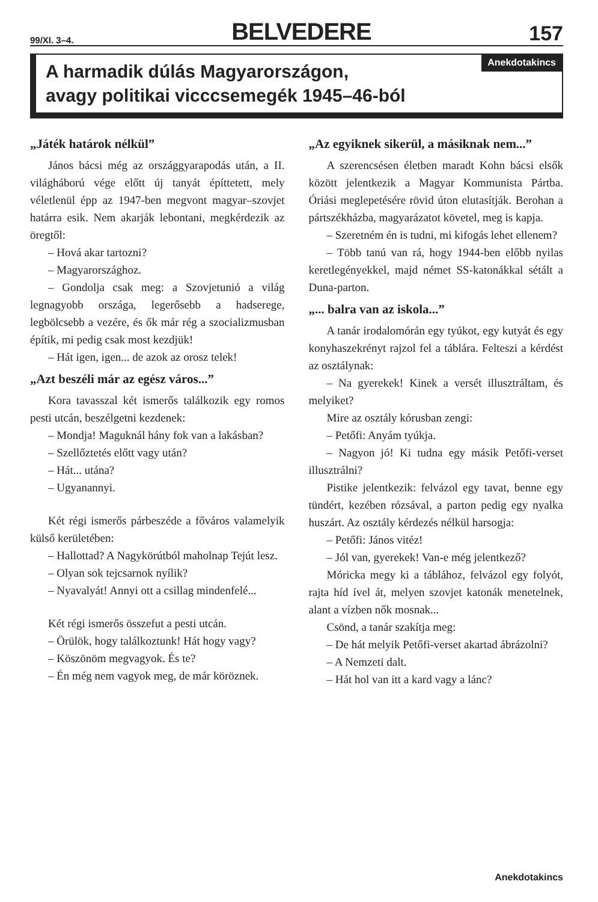99/XI. 3–4. BELVEDERE 157
Anekdotakincs
A harmadik dúlás Magyarországon,
avagy politikai vicccsemegék 1945–46-ból
„Játék határok nélkül”
János bácsi még az országgyarapodás után, a II. világháború vége előtt új tanyát építtetett, mely véletlenül épp az 1947-ben megvont magyar–szovjet határra esik. Nem akarják lebontani, megkérdezik az öregtől:
– Hová akar tartozni?
– Magyarországhoz.
– Gondolja csak meg: a Szovjetunió a világ legnagyobb országa, legerősebb a hadserege, legbölcsebb a vezére, és ők már rég a szocializmusban építik, mi pedig csak most kezdjük!
– Hát igen, igen... de azok az orosz telek!
„Azt beszéli már az egész város...”
Kora tavasszal két ismerős találkozik egy romos pesti utcán, beszélgetni kezdenek:
– Mondja! Maguknál hány fok van a lakásban?
– Szellőztetés előtt vagy után?
– Hát... utána?
– Ugyanannyi.
Két régi ismerős párbeszéde a főváros valamelyik külső kerületében:
– Hallottad? A Nagykörútból maholnap Tejút lesz.
– Olyan sok tejcsarnok nyílik?
– Nyavalyát! Annyi ott a csillag mindenfelé...
Két régi ismerős összefut a pesti utcán.
– Örülök, hogy találkoztunk! Hát hogy vagy?
– Köszönöm megvagyok. És te?
– Én még nem vagyok meg, de már köröznek.
„Az egyiknek sikerül, a másiknak nem...”
A szerencsésen életben maradt Kohn bácsi elsők között jelentkezik a Magyar Kommunista Pártba. Óriási meglepetésére rövid úton elutasítják. Berohan a pártszékházba, magyarázatot követel, meg is kapja.
– Szeretném én is tudni, mi kifogás lehet ellenem?
– Több tanú van rá, hogy 1944-ben előbb nyilas keretlegényekkel, majd német SS-katonákkal sétált a Duna-parton.
„... balra van az iskola...”
A tanár irodalomórán egy tyúkot, egy kutyát és egy konyhaszekrényt rajzol fel a táblára. Felteszi a kérdést az osztálynak:
– Na gyerekek! Kinek a versét illusztráltam, és melyiket?
Mire az osztály kórusban zengi:
– Petőfi: Anyám tyúkja.
– Nagyon jó! Ki tudna egy másik Petőfi-verset illusztrálni?
Pistike jelentkezik: felvázol egy tavat, benne egy tündért, kezében rózsával, a parton pedig egy nyalka huszárt. Az osztály kérdezés nélkül harsogja:
– Petőfi: János vitéz!
– Jól van, gyerekek! Van-e még jelentkező?
Móricka megy ki a táblához, felvázol egy folyót, rajta híd ível át, melyen szovjet katonák menetelnek, alant a vízben nők mosnak...
Csönd, a tanár szakítja meg:
– De hát melyik Petőfi-verset akartad ábrázolni?
– A Nemzeti dalt.
– Hát hol van itt a kard vagy a lánc?
Anekdotakincs